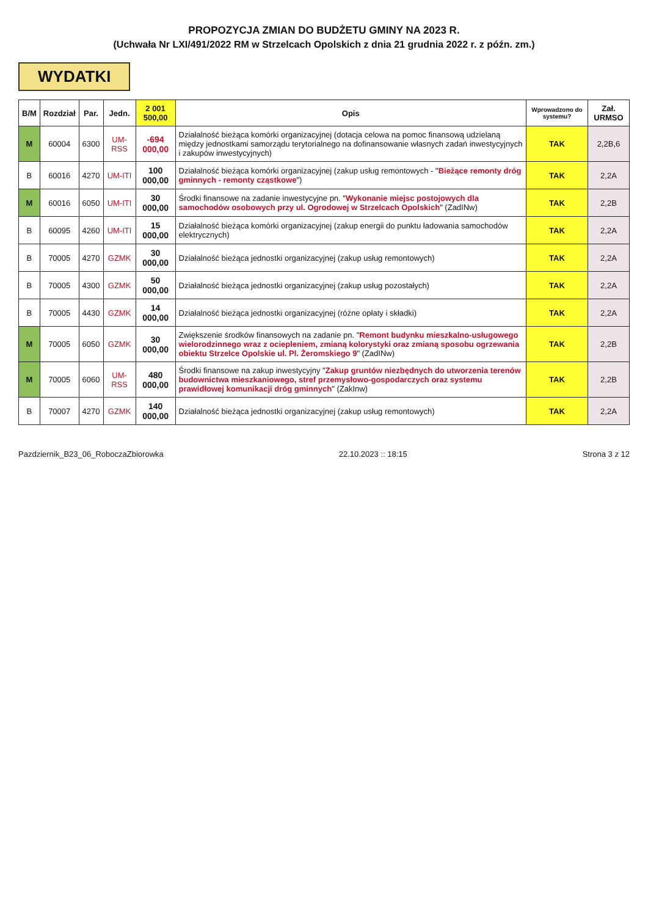PROPOZYCJA ZMIAN DO BUDŻETU GMINY NA 2023 R.
(Uchwała Nr LXI/491/2022 RM w Strzelcach Opolskich z dnia 21 grudnia 2022 r. z późn. zm.)
WYDATKI
| B/M | Rozdział | Par. | Jedn. | 2 001 500,00 | Opis | Wprowadzono do systemu? | Zał. URMSO |
| --- | --- | --- | --- | --- | --- | --- | --- |
| M | 60004 | 6300 | UM-RSS | -694 000,00 | Działalność bieżąca komórki organizacyjnej (dotacja celowa na pomoc finansową udzielaną między jednostkami samorządu terytorialnego na dofinansowanie własnych zadań inwestycyjnych i zakupów inwestycyjnych) | TAK | 2,2B,6 |
| B | 60016 | 4270 | UM-ITI | 100 000,00 | Działalność bieżąca komórki organizacyjnej (zakup usług remontowych - " Bieżące remonty dróg gminnych - remonty cząstkowe ") | TAK | 2,2A |
| M | 60016 | 6050 | UM-ITI | 30 000,00 | Środki finansowe na zadanie inwestycyjne pn. " Wykonanie miejsc postojowych dla samochodów osobowych przy ul. Ogrodowej w Strzelcach Opolskich " (ZadINw) | TAK | 2,2B |
| B | 60095 | 4260 | UM-ITI | 15 000,00 | Działalność bieżąca komórki organizacyjnej (zakup energii do punktu ładowania samochodów elektrycznych) | TAK | 2,2A |
| B | 70005 | 4270 | GZMK | 30 000,00 | Działalność bieżąca jednostki organizacyjnej (zakup usług remontowych) | TAK | 2,2A |
| B | 70005 | 4300 | GZMK | 50 000,00 | Działalność bieżąca jednostki organizacyjnej (zakup usług pozostałych) | TAK | 2,2A |
| B | 70005 | 4430 | GZMK | 14 000,00 | Działalność bieżąca jednostki organizacyjnej (różne opłaty i składki) | TAK | 2,2A |
| M | 70005 | 6050 | GZMK | 30 000,00 | Zwiększenie środków finansowych na zadanie pn. " Remont budynku mieszkalno-usługowego wielorodzinnego wraz z ociepleniem, zmianą kolorystyki oraz zmianą sposobu ogrzewania obiektu Strzelce Opolskie ul. Pl. Żeromskiego 9 " (ZadINw) | TAK | 2,2B |
| M | 70005 | 6060 | UM-RSS | 480 000,00 | Środki finansowe na zakup inwestycyjny " Zakup gruntów niezbędnych do utworzenia terenów budownictwa mieszkaniowego, stref przemysłowo-gospodarczych oraz systemu prawidłowej komunikacji dróg gminnych " (ZakInw) | TAK | 2,2B |
| B | 70007 | 4270 | GZMK | 140 000,00 | Działalność bieżąca jednostki organizacyjnej (zakup usług remontowych) | TAK | 2,2A |
Pazdziernik_B23_06_RoboczaZbiorowka 22.10.2023 :: 18:15 Strona 3 z 12